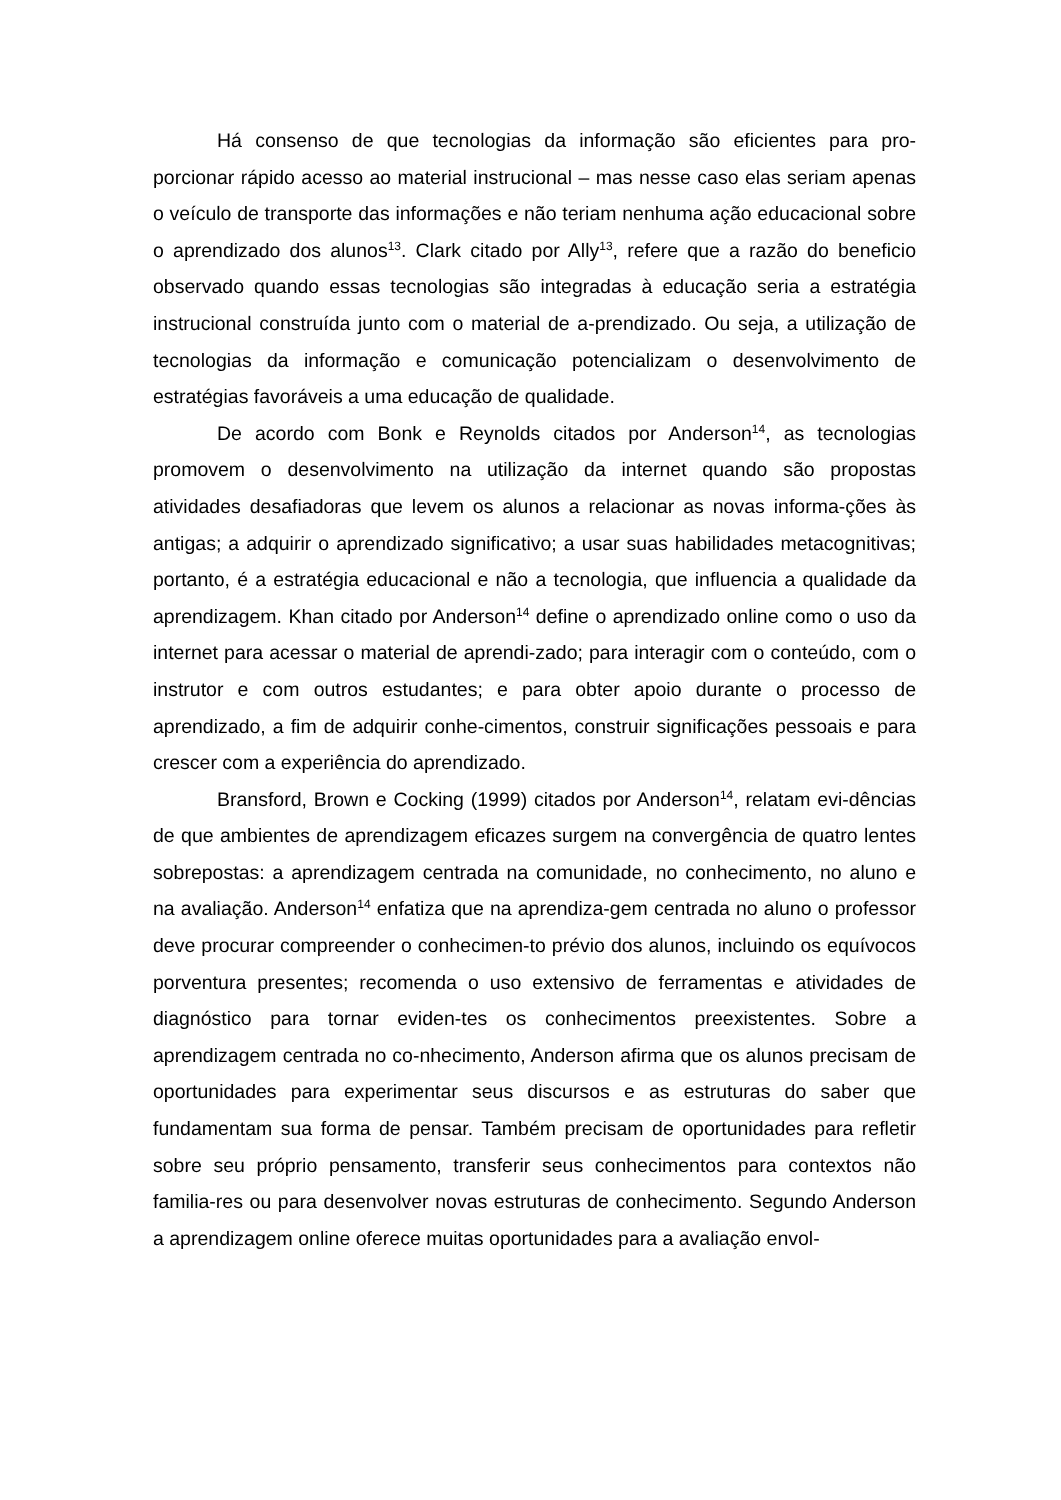Há consenso de que tecnologias da informação são eficientes para pro-porcionar rápido acesso ao material instrucional – mas nesse caso elas seriam apenas o veículo de transporte das informações e não teriam nenhuma ação educacional sobre o aprendizado dos alunos<sup>13</sup>. Clark citado por Ally<sup>13</sup>, refere que a razão do beneficio observado quando essas tecnologias são integradas à educação seria a estratégia instrucional construída junto com o material de a-prendizado. Ou seja, a utilização de tecnologias da informação e comunicação potencializam o desenvolvimento de estratégias favoráveis a uma educação de qualidade.
De acordo com Bonk e Reynolds citados por Anderson<sup>14</sup>, as tecnologias promovem o desenvolvimento na utilização da internet quando são propostas atividades desafiadoras que levem os alunos a relacionar as novas informa-ções às antigas; a adquirir o aprendizado significativo; a usar suas habilidades metacognitivas; portanto, é a estratégia educacional e não a tecnologia, que influencia a qualidade da aprendizagem. Khan citado por Anderson<sup>14</sup> define o aprendizado online como o uso da internet para acessar o material de aprendi-zado; para interagir com o conteúdo, com o instrutor e com outros estudantes; e para obter apoio durante o processo de aprendizado, a fim de adquirir conhe-cimentos, construir significações pessoais e para crescer com a experiência do aprendizado.
Bransford, Brown e Cocking (1999) citados por Anderson<sup>14</sup>, relatam evi-dências de que ambientes de aprendizagem eficazes surgem na convergência de quatro lentes sobrepostas: a aprendizagem centrada na comunidade, no conhecimento, no aluno e na avaliação. Anderson<sup>14</sup> enfatiza que na aprendiza-gem centrada no aluno o professor deve procurar compreender o conhecimen-to prévio dos alunos, incluindo os equívocos porventura presentes; recomenda o uso extensivo de ferramentas e atividades de diagnóstico para tornar eviden-tes os conhecimentos preexistentes. Sobre a aprendizagem centrada no co-nhecimento, Anderson afirma que os alunos precisam de oportunidades para experimentar seus discursos e as estruturas do saber que fundamentam sua forma de pensar. Também precisam de oportunidades para refletir sobre seu próprio pensamento, transferir seus conhecimentos para contextos não familia-res ou para desenvolver novas estruturas de conhecimento. Segundo Anderson a aprendizagem online oferece muitas oportunidades para a avaliação envol-